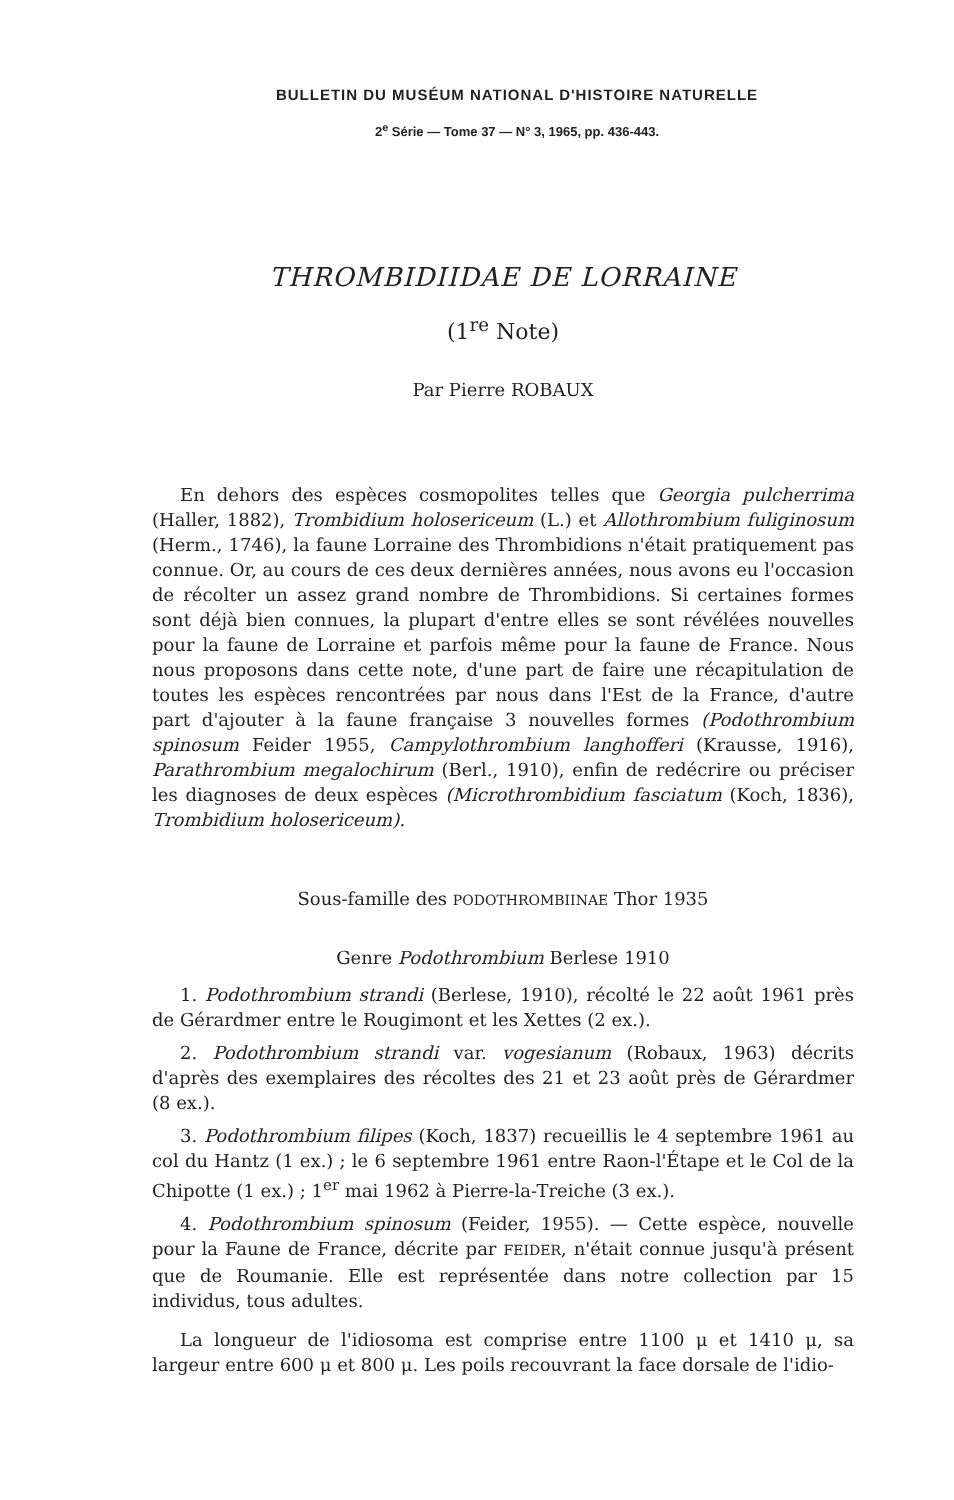BULLETIN DU MUSÉUM NATIONAL D'HISTOIRE NATURELLE
2<sup>e</sup> Série — Tome 37 — N° 3, 1965, pp. 436-443.
THROMBIDIIDAE DE LORRAINE
(1<sup>re</sup> Note)
Par Pierre ROBAUX
En dehors des espèces cosmopolites telles que Georgia pulcherrima (Haller, 1882), Trombidium holosericeum (L.) et Allothrombium fuliginosum (Herm., 1746), la faune Lorraine des Thrombidions n'était pratiquement pas connue. Or, au cours de ces deux dernières années, nous avons eu l'occasion de récolter un assez grand nombre de Thrombidions. Si certaines formes sont déjà bien connues, la plupart d'entre elles se sont révélées nouvelles pour la faune de Lorraine et parfois même pour la faune de France. Nous nous proposons dans cette note, d'une part de faire une récapitulation de toutes les espèces rencontrées par nous dans l'Est de la France, d'autre part d'ajouter à la faune française 3 nouvelles formes (Podothrombium spinosum Feider 1955, Campylothrombium langhofferi (Krausse, 1916), Parathrombium megalochirum (Berl., 1910), enfin de redécrire ou préciser les diagnoses de deux espèces (Microthrombidium fasciatum (Koch, 1836), Trombidium holosericeum).
Sous-famille des PODOTHROMBIINAE Thor 1935
Genre Podothrombium Berlese 1910
1. Podothrombium strandi (Berlese, 1910), récolté le 22 août 1961 près de Gérardmer entre le Rougimont et les Xettes (2 ex.).
2. Podothrombium strandi var. vogesianum (Robaux, 1963) décrits d'après des exemplaires des récoltes des 21 et 23 août près de Gérardmer (8 ex.).
3. Podothrombium filipes (Koch, 1837) recueillis le 4 septembre 1961 au col du Hantz (1 ex.) ; le 6 septembre 1961 entre Raon-l'Étape et le Col de la Chipotte (1 ex.) ; 1<sup>er</sup> mai 1962 à Pierre-la-Treiche (3 ex.).
4. Podothrombium spinosum (Feider, 1955). — Cette espèce, nouvelle pour la Faune de France, décrite par FEIDER, n'était connue jusqu'à présent que de Roumanie. Elle est représentée dans notre collection par 15 individus, tous adultes.
La longueur de l'idiosoma est comprise entre 1100 μ et 1410 μ, sa largeur entre 600 μ et 800 μ. Les poils recouvrant la face dorsale de l'idio-